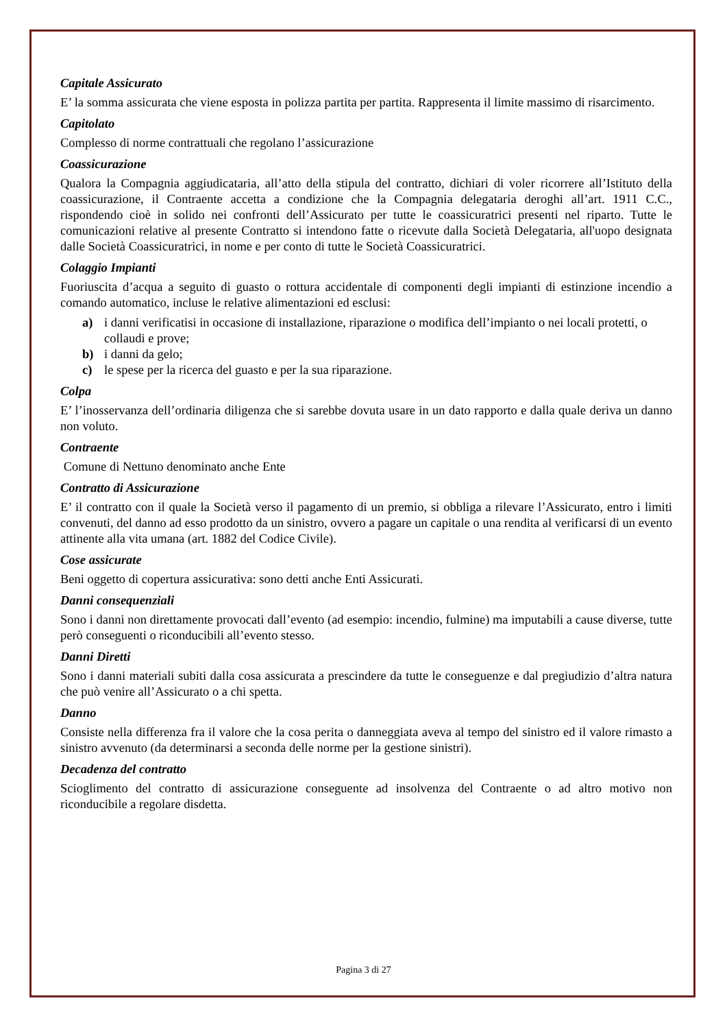Capitale Assicurato
E’ la somma assicurata che viene esposta in polizza partita per partita. Rappresenta il limite massimo di risarcimento.
Capitolato
Complesso di norme contrattuali che regolano l’assicurazione
Coassicurazione
Qualora la Compagnia aggiudicataria, all’atto della stipula del contratto, dichiari di voler ricorrere all’Istituto della coassicurazione, il Contraente accetta a condizione che la Compagnia delegataria deroghi all’art. 1911 C.C., rispondendo cioè in solido nei confronti dell’Assicurato per tutte le coassicuratrici presenti nel riparto. Tutte le comunicazioni relative al presente Contratto si intendono fatte o ricevute dalla Società Delegataria, all'uopo designata dalle Società Coassicuratrici, in nome e per conto di tutte le Società Coassicuratrici.
Colaggio Impianti
Fuoriuscita d’acqua a seguito di guasto o rottura accidentale di componenti degli impianti di estinzione incendio a comando automatico, incluse le relative alimentazioni ed esclusi:
a) i danni verificatisi in occasione di installazione, riparazione o modifica dell’impianto o nei locali protetti, o collaudi e prove;
b) i danni da gelo;
c) le spese per la ricerca del guasto e per la sua riparazione.
Colpa
E’ l’inosservanza dell’ordinaria diligenza che si sarebbe dovuta usare in un dato rapporto e dalla quale deriva un danno non voluto.
Contraente
Comune di Nettuno denominato anche Ente
Contratto di Assicurazione
E’ il contratto con il quale la Società verso il pagamento di un premio, si obbliga a rilevare l’Assicurato, entro i limiti convenuti, del danno ad esso prodotto da un sinistro, ovvero a pagare un capitale o una rendita al verificarsi di un evento attinente alla vita umana (art. 1882 del Codice Civile).
Cose assicurate
Beni oggetto di copertura assicurativa: sono detti anche Enti Assicurati.
Danni consequenziali
Sono i danni non direttamente provocati dall’evento (ad esempio: incendio, fulmine) ma imputabili a cause diverse, tutte però conseguenti o riconducibili all’evento stesso.
Danni Diretti
Sono i danni materiali subiti dalla cosa assicurata a prescindere da tutte le conseguenze e dal pregiudizio d’altra natura che può venire all’Assicurato o a chi spetta.
Danno
Consiste nella differenza fra il valore che la cosa perita o danneggiata aveva al tempo del sinistro ed il valore rimasto a sinistro avvenuto (da determinarsi a seconda delle norme per la gestione sinistri).
Decadenza del contratto
Scioglimento del contratto di assicurazione conseguente ad insolvenza del Contraente o ad altro motivo non riconducibile a regolare disdetta.
Pagina 3 di 27